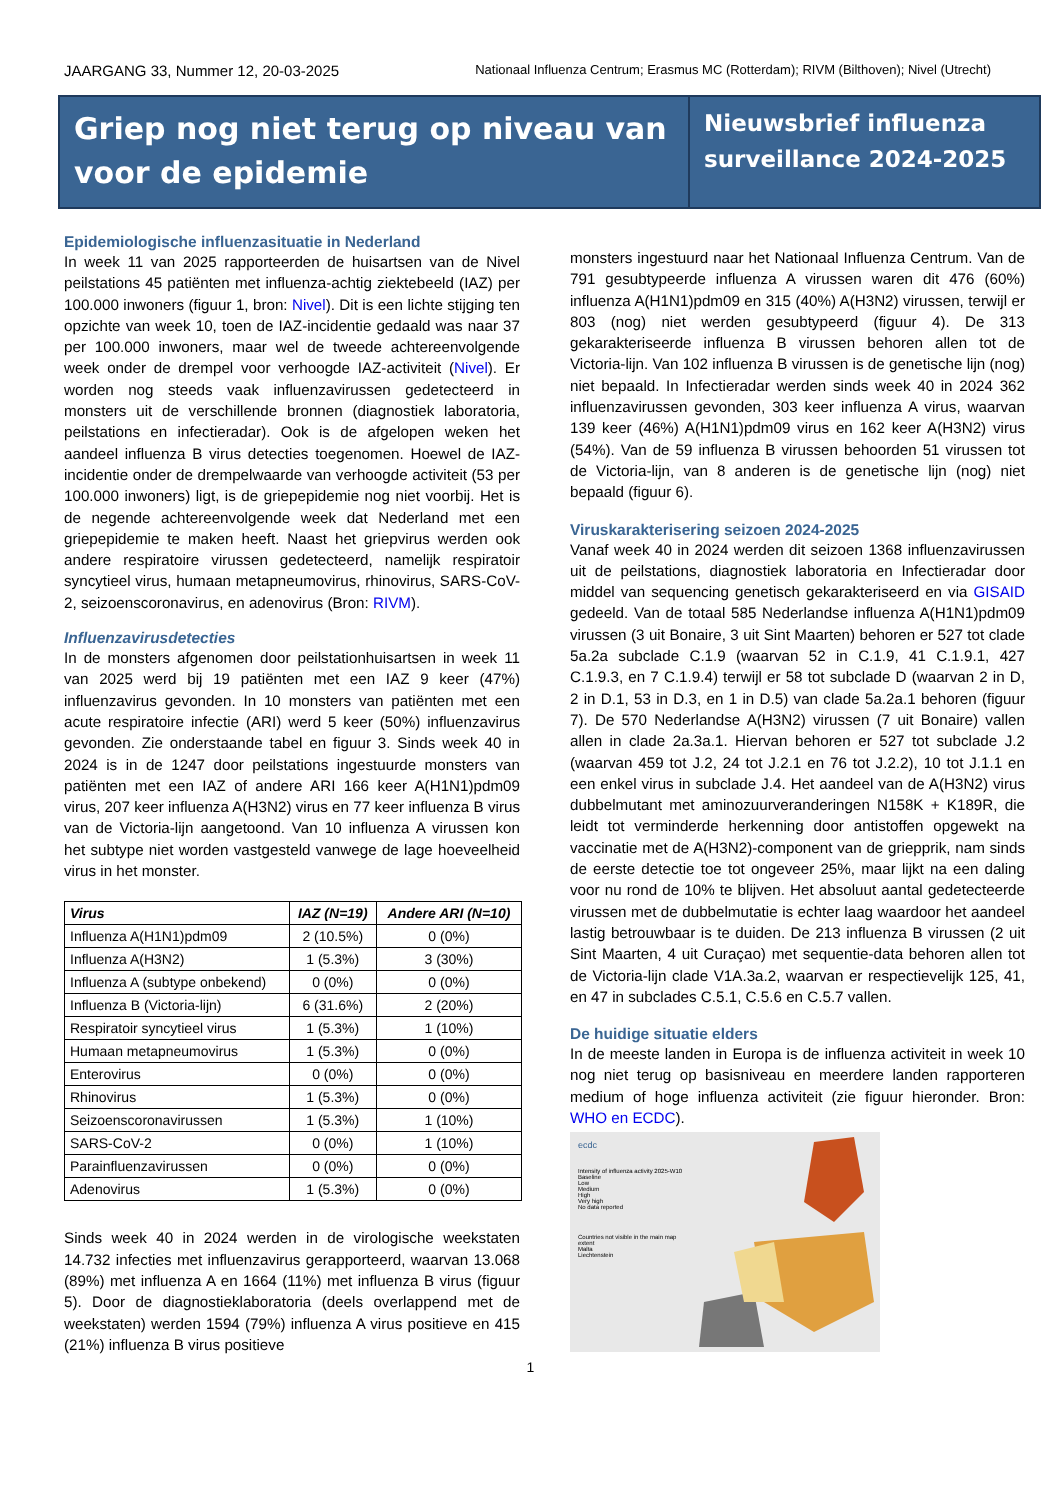JAARGANG 33, Nummer 12, 20-03-2025 Nationaal Influenza Centrum; Erasmus MC (Rotterdam); RIVM (Bilthoven); Nivel (Utrecht)
Griep nog niet terug op niveau van voor de epidemie
Nieuwsbrief influenza surveillance 2024-2025
Epidemiologische influenzasituatie in Nederland
In week 11 van 2025 rapporteerden de huisartsen van de Nivel peilstations 45 patiënten met influenza-achtig ziektebeeld (IAZ) per 100.000 inwoners (figuur 1, bron: Nivel). Dit is een lichte stijging ten opzichte van week 10, toen de IAZ-incidentie gedaald was naar 37 per 100.000 inwoners, maar wel de tweede achtereenvolgende week onder de drempel voor verhoogde IAZ-activiteit (Nivel). Er worden nog steeds vaak influenzavirussen gedetecteerd in monsters uit de verschillende bronnen (diagnostiek laboratoria, peilstations en infectieradar). Ook is de afgelopen weken het aandeel influenza B virus detecties toegenomen. Hoewel de IAZ-incidentie onder de drempelwaarde van verhoogde activiteit (53 per 100.000 inwoners) ligt, is de griepepidemie nog niet voorbij. Het is de negende achtereenvolgende week dat Nederland met een griepepidemie te maken heeft. Naast het griepvirus werden ook andere respiratoire virussen gedetecteerd, namelijk respiratoir syncytieel virus, humaan metapneumovirus, rhinovirus, SARS-CoV-2, seizoenscoronavirus, en adenovirus (Bron: RIVM).
Influenzavirusdetecties
In de monsters afgenomen door peilstationhuisartsen in week 11 van 2025 werd bij 19 patiënten met een IAZ 9 keer (47%) influenzavirus gevonden. In 10 monsters van patiënten met een acute respiratoire infectie (ARI) werd 5 keer (50%) influenzavirus gevonden. Zie onderstaande tabel en figuur 3. Sinds week 40 in 2024 is in de 1247 door peilstations ingestuurde monsters van patiënten met een IAZ of andere ARI 166 keer A(H1N1)pdm09 virus, 207 keer influenza A(H3N2) virus en 77 keer influenza B virus van de Victoria-lijn aangetoond. Van 10 influenza A virussen kon het subtype niet worden vastgesteld vanwege de lage hoeveelheid virus in het monster.
| Virus | IAZ (N=19) | Andere ARI (N=10) |
| --- | --- | --- |
| Influenza A(H1N1)pdm09 | 2 (10.5%) | 0 (0%) |
| Influenza A(H3N2) | 1 (5.3%) | 3 (30%) |
| Influenza A (subtype onbekend) | 0 (0%) | 0 (0%) |
| Influenza B (Victoria-lijn) | 6 (31.6%) | 2 (20%) |
| Respiratoir syncytieel virus | 1 (5.3%) | 1 (10%) |
| Humaan metapneumovirus | 1 (5.3%) | 0 (0%) |
| Enterovirus | 0 (0%) | 0 (0%) |
| Rhinovirus | 1 (5.3%) | 0 (0%) |
| Seizoenscoronavirussen | 1 (5.3%) | 1 (10%) |
| SARS-CoV-2 | 0 (0%) | 1 (10%) |
| Parainfluenzavirussen | 0 (0%) | 0 (0%) |
| Adenovirus | 1 (5.3%) | 0 (0%) |
Sinds week 40 in 2024 werden in de virologische weekstaten 14.732 infecties met influenzavirus gerapporteerd, waarvan 13.068 (89%) met influenza A en 1664 (11%) met influenza B virus (figuur 5). Door de diagnostieklaboratoria (deels overlappend met de weekstaten) werden 1594 (79%) influenza A virus positieve en 415 (21%) influenza B virus positieve
monsters ingestuurd naar het Nationaal Influenza Centrum. Van de 791 gesubtypeerde influenza A virussen waren dit 476 (60%) influenza A(H1N1)pdm09 en 315 (40%) A(H3N2) virussen, terwijl er 803 (nog) niet werden gesubtypeerd (figuur 4). De 313 gekarakteriseerde influenza B virussen behoren allen tot de Victoria-lijn. Van 102 influenza B virussen is de genetische lijn (nog) niet bepaald. In Infectieradar werden sinds week 40 in 2024 362 influenzavirussen gevonden, 303 keer influenza A virus, waarvan 139 keer (46%) A(H1N1)pdm09 virus en 162 keer A(H3N2) virus (54%). Van de 59 influenza B virussen behoorden 51 virussen tot de Victoria-lijn, van 8 anderen is de genetische lijn (nog) niet bepaald (figuur 6).
Viruskarakterisering seizoen 2024-2025
Vanaf week 40 in 2024 werden dit seizoen 1368 influenzavirussen uit de peilstations, diagnostiek laboratoria en Infectieradar door middel van sequencing genetisch gekarakteriseerd en via GISAID gedeeld. Van de totaal 585 Nederlandse influenza A(H1N1)pdm09 virussen (3 uit Bonaire, 3 uit Sint Maarten) behoren er 527 tot clade 5a.2a subclade C.1.9 (waarvan 52 in C.1.9, 41 C.1.9.1, 427 C.1.9.3, en 7 C.1.9.4) terwijl er 58 tot subclade D (waarvan 2 in D, 2 in D.1, 53 in D.3, en 1 in D.5) van clade 5a.2a.1 behoren (figuur 7). De 570 Nederlandse A(H3N2) virussen (7 uit Bonaire) vallen allen in clade 2a.3a.1. Hiervan behoren er 527 tot subclade J.2 (waarvan 459 tot J.2, 24 tot J.2.1 en 76 tot J.2.2), 10 tot J.1.1 en een enkel virus in subclade J.4. Het aandeel van de A(H3N2) virus dubbelmutant met aminozuurveranderingen N158K + K189R, die leidt tot verminderde herkenning door antistoffen opgewekt na vaccinatie met de A(H3N2)-component van de griepprik, nam sinds de eerste detectie toe tot ongeveer 25%, maar lijkt na een daling voor nu rond de 10% te blijven. Het absoluut aantal gedetecteerde virussen met de dubbelmutatie is echter laag waardoor het aandeel lastig betrouwbaar is te duiden. De 213 influenza B virussen (2 uit Sint Maarten, 4 uit Curaçao) met sequentie-data behoren allen tot de Victoria-lijn clade V1A.3a.2, waarvan er respectievelijk 125, 41, en 47 in subclades C.5.1, C.5.6 en C.5.7 vallen.
De huidige situatie elders
In de meeste landen in Europa is de influenza activiteit in week 10 nog niet terug op basisniveau en meerdere landen rapporteren medium of hoge influenza activiteit (zie figuur hieronder. Bron: WHO en ECDC).
ecdc
Intensity of influenza activity 2025-W10
Baseline
Low
Medium
High
Very high
No data reported
Countries not visible in the main map extent
Malta
Liechtenstein
1